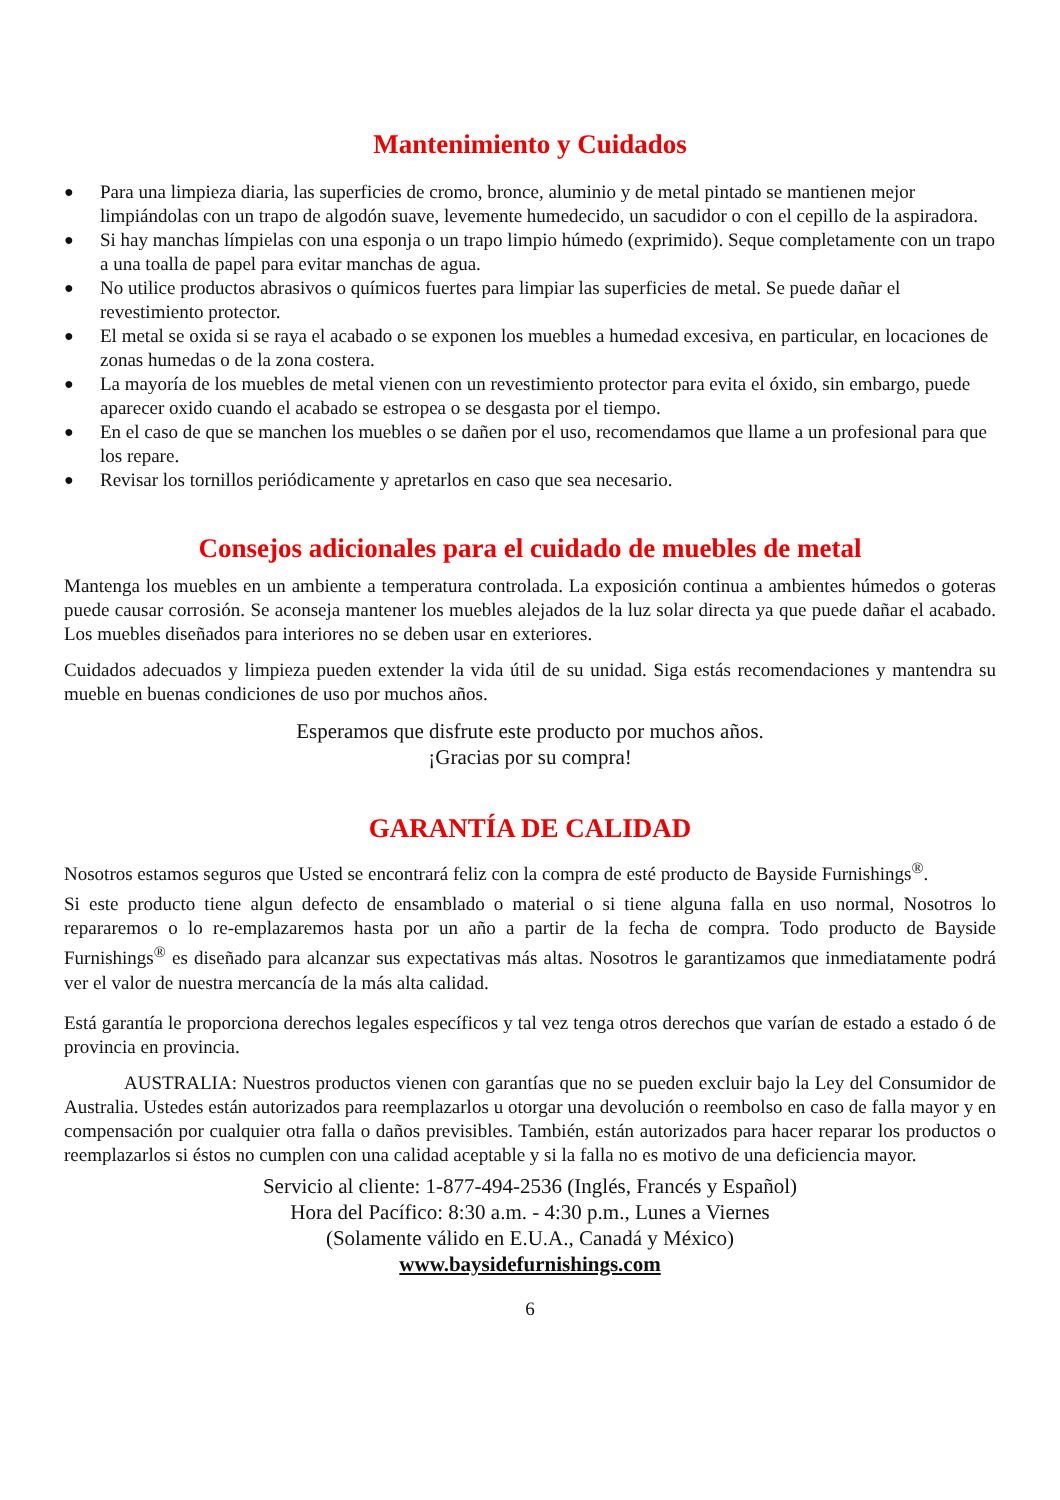Mantenimiento y Cuidados
● Para una limpieza diaria, las superficies de cromo, bronce, aluminio y de metal pintado se mantienen mejor limpiándolas con un trapo de algodón suave, levemente humedecido, un sacudidor o con el cepillo de la aspiradora.
● Si hay manchas límpielas con una esponja o un trapo limpio húmedo (exprimido). Seque completamente con un trapo a una toalla de papel para evitar manchas de agua.
● No utilice productos abrasivos o químicos fuertes para limpiar las superficies de metal. Se puede dañar el revestimiento protector.
● El metal se oxida si se raya el acabado o se exponen los muebles a humedad excesiva, en particular, en locaciones de zonas humedas o de la zona costera.
● La mayoría de los muebles de metal vienen con un revestimiento protector para evita el óxido, sin embargo, puede aparecer oxido cuando el acabado se estropea o se desgasta por el tiempo.
● En el caso de que se manchen los muebles o se dañen por el uso, recomendamos que llame a un profesional para que los repare.
● Revisar los tornillos periódicamente y apretarlos en caso que sea necesario.
Consejos adicionales para el cuidado de muebles de metal
Mantenga los muebles en un ambiente a temperatura controlada. La exposición continua a ambientes húmedos o goteras puede causar corrosión. Se aconseja mantener los muebles alejados de la luz solar directa ya que puede dañar el acabado. Los muebles diseñados para interiores no se deben usar en exteriores.
Cuidados adecuados y limpieza pueden extender la vida útil de su unidad. Siga estás recomendaciones y mantendra su mueble en buenas condiciones de uso por muchos años.
Esperamos que disfrute este producto por muchos años.
¡Gracias por su compra!
GARANTÍA DE CALIDAD
Nosotros estamos seguros que Usted se encontrará feliz con la compra de esté producto de Bayside Furnishings<sup>®</sup>.
Si este producto tiene algun defecto de ensamblado o material o si tiene alguna falla en uso normal, Nosotros lo repararemos o lo re-emplazaremos hasta por un año a partir de la fecha de compra. Todo producto de Bayside Furnishings<sup>®</sup> es diseñado para alcanzar sus expectativas más altas. Nosotros le garantizamos que inmediatamente podrá ver el valor de nuestra mercancía de la más alta calidad.
Está garantía le proporciona derechos legales específicos y tal vez tenga otros derechos que varían de estado a estado ó de provincia en provincia.
AUSTRALIA: Nuestros productos vienen con garantías que no se pueden excluir bajo la Ley del Consumidor de Australia. Ustedes están autorizados para reemplazarlos u otorgar una devolución o reembolso en caso de falla mayor y en compensación por cualquier otra falla o daños previsibles. También, están autorizados para hacer reparar los productos o reemplazarlos si éstos no cumplen con una calidad aceptable y si la falla no es motivo de una deficiencia mayor.
Servicio al cliente: 1-877-494-2536 (Inglés, Francés y Español)
Hora del Pacífico: 8:30 a.m. - 4:30 p.m., Lunes a Viernes
(Solamente válido en E.U.A., Canadá y México)
www.baysidefurnishings.com
6